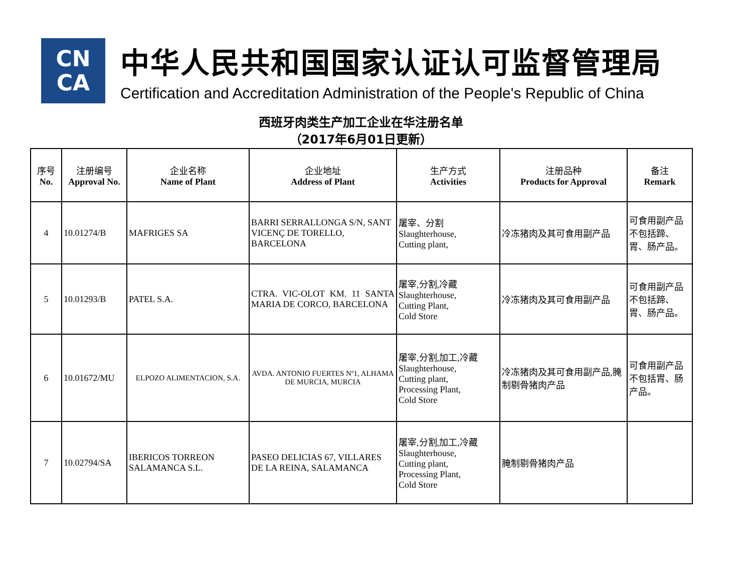CN
CA
中华人民共和国国家认证认可监督管理局
Certification and Accreditation Administration of the People's Republic of China
西班牙肉类生产加工企业在华注册名单
（2017年6月01日更新）
| 序号 No. | 注册编号 Approval No. | 企业名称 Name of Plant | 企业地址 Address of Plant | 生产方式 Activities | 注册品种 Products for Approval | 备注 Remark |
| --- | --- | --- | --- | --- | --- | --- |
| 4 | 10.01274/B | MAFRIGES SA | BARRI SERRALLONGA S/N, SANT VICENÇ DE TORELLO, BARCELONA | 屠宰、分割 Slaughterhouse, Cutting plant, | 冷冻猪肉及其可食用副产品 | 可食用副产品不包括蹄、胃、肠产品。 |
| 5 | 10.01293/B | PATEL S.A. | CTRA. VIC-OLOT KM. 11 SANTA MARIA DE CORCO, BARCELONA | 屠宰,分割,冷藏 Slaughterhouse, Cutting Plant, Cold Store | 冷冻猪肉及其可食用副产品 | 可食用副产品不包括蹄、胃、肠产品。 |
| 6 | 10.01672/MU | ELPOZO ALIMENTACION, S.A. | AVDA. ANTONIO FUERTES Nº1, ALHAMA DE MURCIA, MURCIA | 屠宰,分割,加工,冷藏 Slaughterhouse, Cutting plant, Processing Plant, Cold Store | 冷冻猪肉及其可食用副产品,腌制剔骨猪肉产品 | 可食用副产品不包括胃、肠产品。 |
| 7 | 10.02794/SA | IBERICOS TORREON SALAMANCA S.L. | PASEO DELICIAS 67, VILLARES DE LA REINA, SALAMANCA | 屠宰,分割,加工,冷藏 Slaughterhouse, Cutting plant, Processing Plant, Cold Store | 腌制剔骨猪肉产品 | |